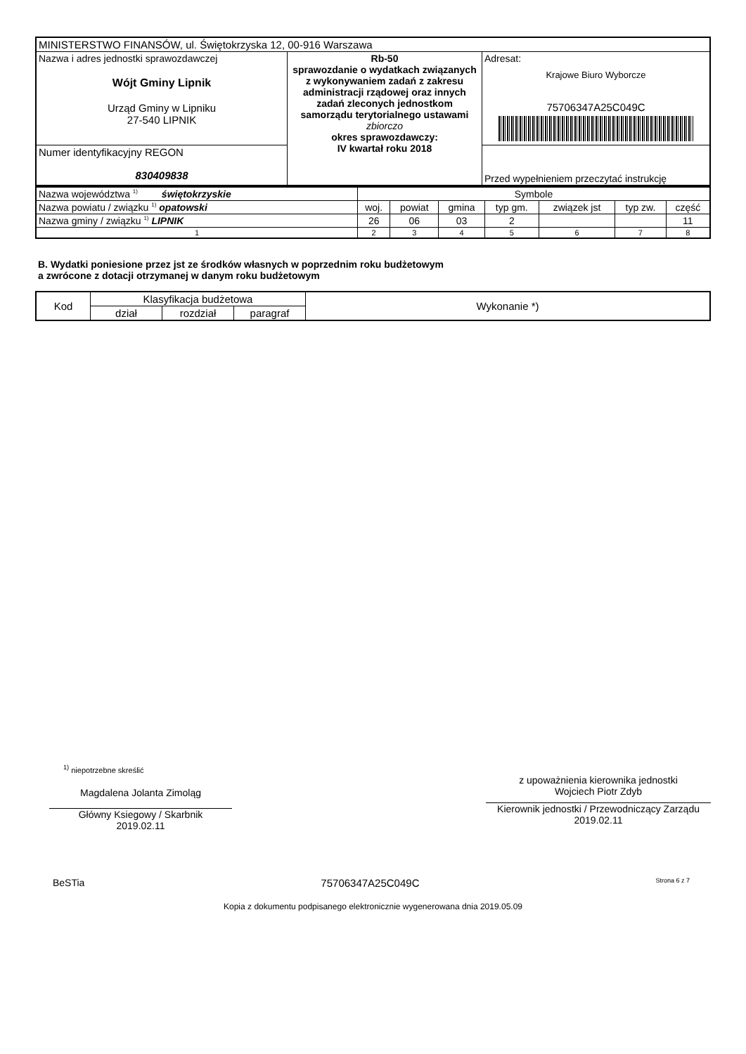| MINISTERSTWO FINANSÓW, ul. Świętokrzyska 12, 00-916 Warszawa | | |
| Nazwa i adres jednostki sprawozdawczej Wójt Gminy Lipnik Urząd Gminy w Lipniku 27-540 LIPNIK | Rb-50 sprawozdanie o wydatkach związanych z wykonywaniem zadań z zakresu administracji rządowej oraz innych zadań zleconych jednostkom samorządu terytorialnego ustawami zbiorczo okres sprawozdawczy: IV kwartał roku 2018 | Adresat: Krajowe Biuro Wyborcze 75706347A25C049C |
| Numer identyfikacyjny REGON 830409838 | | Przed wypełnieniem przeczytać instrukcję |
| Nazwa województwa <sup>1)</sup> świętokrzyskie | Symbole | | | | | | |
| Nazwa powiatu / związku <sup>1)</sup> opatowski | woj. | powiat | gmina | typ gm. | związek jst | typ zw. | część |
| Nazwa gminy / związku <sup>1)</sup> LIPNIK | 26 | 06 | 03 | 2 | | | 11 |
| 1 | 2 | 3 | 4 | 5 | 6 | 7 | 8 |
B. Wydatki poniesione przez jst ze środków własnych w poprzednim roku budżetowym
a zwrócone z dotacji otrzymanej w danym roku budżetowym
| Kod | Klasyfikacja budżetowa | | | Wykonanie *) |
| | dział | rozdział | paragraf | |
<sup>1)</sup> niepotrzebne skreślić
Magdalena Jolanta Zimoląg
Główny Ksiegowy / Skarbnik
2019.02.11
z upoważnienia kierownika jednostki
Wojciech Piotr Zdyb
Kierownik jednostki / Przewodniczący Zarządu
2019.02.11
BeSTia 75706347A25C049C Strona 6 z 7
Kopia z dokumentu podpisanego elektronicznie wygenerowana dnia 2019.05.09